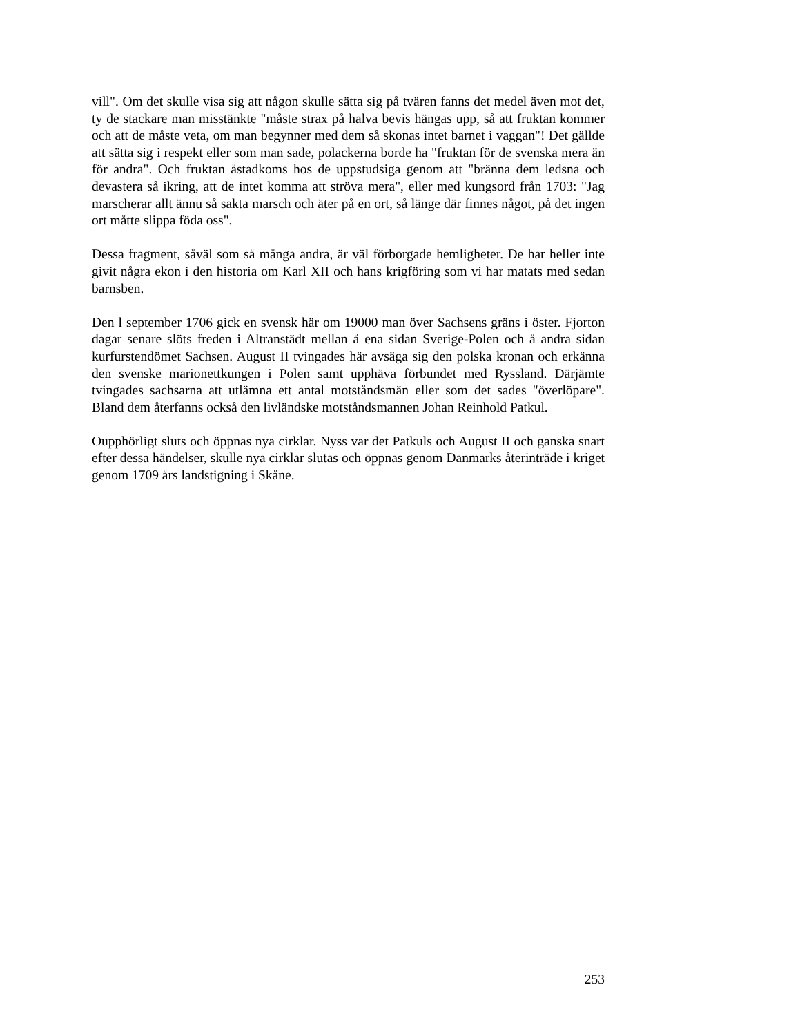vill". Om det skulle visa sig att någon skulle sätta sig på tvären fanns det medel även mot det, ty de stackare man misstänkte "måste strax på halva bevis hängas upp, så att fruktan kommer och att de måste veta, om man begynner med dem så skonas intet barnet i vaggan"! Det gällde att sätta sig i respekt eller som man sade, polackerna borde ha "fruktan för de svenska mera än för andra". Och fruktan åstadkoms hos de uppstudsiga genom att "bränna dem ledsna och devastera så ikring, att de intet komma att ströva mera", eller med kungsord från 1703: "Jag marscherar allt ännu så sakta marsch och äter på en ort, så länge där finnes något, på det ingen ort måtte slippa föda oss".
Dessa fragment, såväl som så många andra, är väl förborgade hemligheter. De har heller inte givit några ekon i den historia om Karl XII och hans krigföring som vi har matats med sedan barnsben.
Den l september 1706 gick en svensk här om 19000 man över Sachsens gräns i öster. Fjorton dagar senare slöts freden i Altranstädt mellan å ena sidan Sverige-Polen och å andra sidan kurfurstendömet Sachsen. August II tvingades här avsäga sig den polska kronan och erkänna den svenske marionettkungen i Polen samt upphäva förbundet med Ryssland. Därjämte tvingades sachsarna att utlämna ett antal motståndsmän eller som det sades "överlöpare". Bland dem återfanns också den livländske motståndsmannen Johan Reinhold Patkul.
Oupphörligt sluts och öppnas nya cirklar. Nyss var det Patkuls och August II och ganska snart efter dessa händelser, skulle nya cirklar slutas och öppnas genom Danmarks återinträde i kriget genom 1709 års landstigning i Skåne.
253